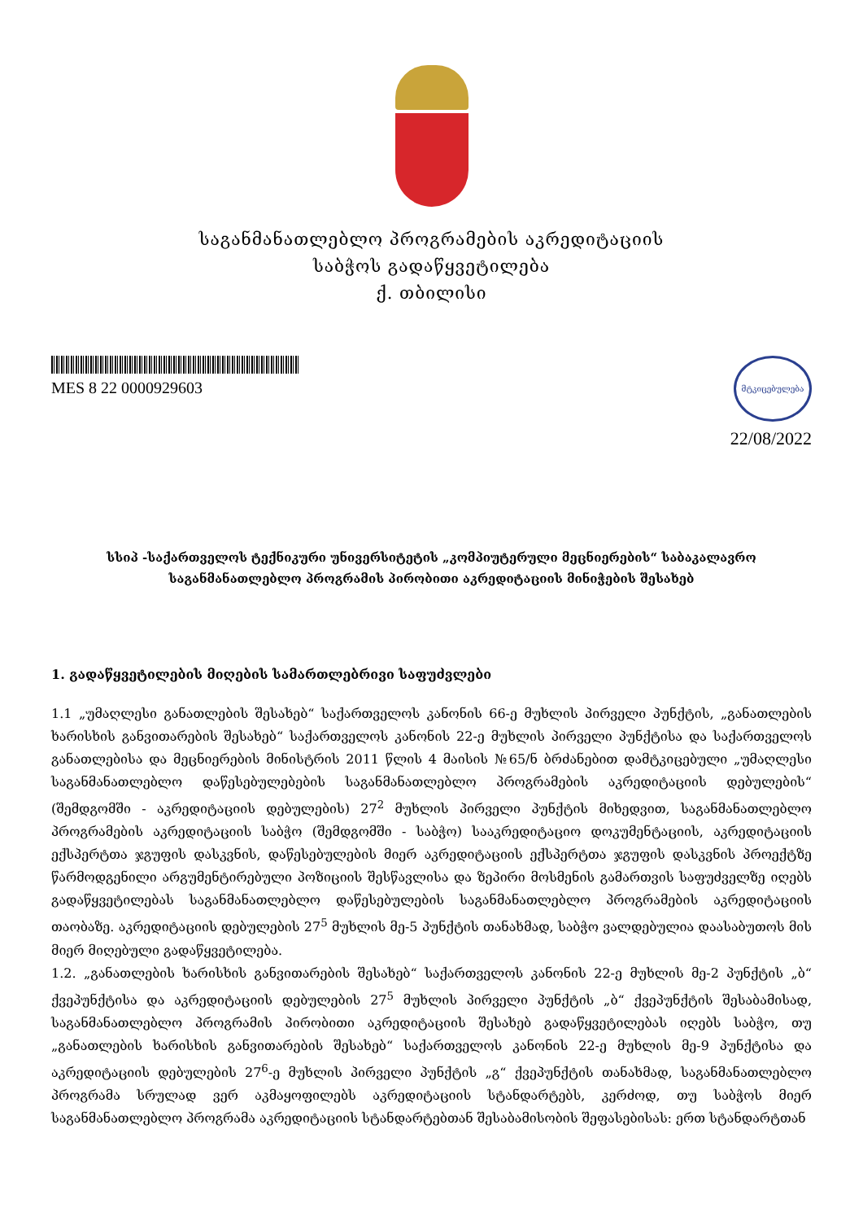საგანმანათლებლო პროგრამების აკრედიტაციის
საბჭოს გადაწყვეტილება
ქ. თბილისი
MES 8 22 0000929603
მტკიცებულება
22/08/2022
სსიპ -საქართველოს ტექნიკური უნივერსიტეტის „კომპიუტერული მეცნიერების“ საბაკალავრო
საგანმანათლებლო პროგრამის პირობითი აკრედიტაციის მინიჭების შესახებ
1. გადაწყვეტილების მიღების სამართლებრივი საფუძვლები
1.1 „უმაღლესი განათლების შესახებ“ საქართველოს კანონის 66-ე მუხლის პირველი პუნქტის, „განათლების ხარისხის განვითარების შესახებ“ საქართველოს კანონის 22-ე მუხლის პირველი პუნქტისა და საქართველოს განათლებისა და მეცნიერების მინისტრის 2011 წლის 4 მაისის №65/ნ ბრძანებით დამტკიცებული „უმაღლესი საგანმანათლებლო დაწესებულებების საგანმანათლებლო პროგრამების აკრედიტაციის დებულების“ (შემდგომში - აკრედიტაციის დებულების) 27<sup>2</sup> მუხლის პირველი პუნქტის მიხედვით, საგანმანათლებლო პროგრამების აკრედიტაციის საბჭო (შემდგომში - საბჭო) სააკრედიტაციო დოკუმენტაციის, აკრედიტაციის ექსპერტთა ჯგუფის დასკვნის, დაწესებულების მიერ აკრედიტაციის ექსპერტთა ჯგუფის დასკვნის პროექტზე წარმოდგენილი არგუმენტირებული პოზიციის შესწავლისა და ზეპირი მოსმენის გამართვის საფუძველზე იღებს გადაწყვეტილებას საგანმანათლებლო დაწესებულების საგანმანათლებლო პროგრამების აკრედიტაციის თაობაზე. აკრედიტაციის დებულების 27<sup>5</sup> მუხლის მე-5 პუნქტის თანახმად, საბჭო ვალდებულია დაასაბუთოს მის მიერ მიღებული გადაწყვეტილება.
1.2. „განათლების ხარისხის განვითარების შესახებ“ საქართველოს კანონის 22-ე მუხლის მე-2 პუნქტის „ბ“ ქვეპუნქტისა და აკრედიტაციის დებულების 27<sup>5</sup> მუხლის პირველი პუნქტის „ბ“ ქვეპუნქტის შესაბამისად, საგანმანათლებლო პროგრამის პირობითი აკრედიტაციის შესახებ გადაწყვეტილებას იღებს საბჭო, თუ „განათლების ხარისხის განვითარების შესახებ“ საქართველოს კანონის 22-ე მუხლის მე-9 პუნქტისა და აკრედიტაციის დებულების 27<sup>6</sup>-ე მუხლის პირველი პუნქტის „გ“ ქვეპუნქტის თანახმად, საგანმანათლებლო პროგრამა სრულად ვერ აკმაყოფილებს აკრედიტაციის სტანდარტებს, კერძოდ, თუ საბჭოს მიერ საგანმანათლებლო პროგრამა აკრედიტაციის სტანდარტებთან შესაბამისობის შეფასებისას: ერთ სტანდარტთან